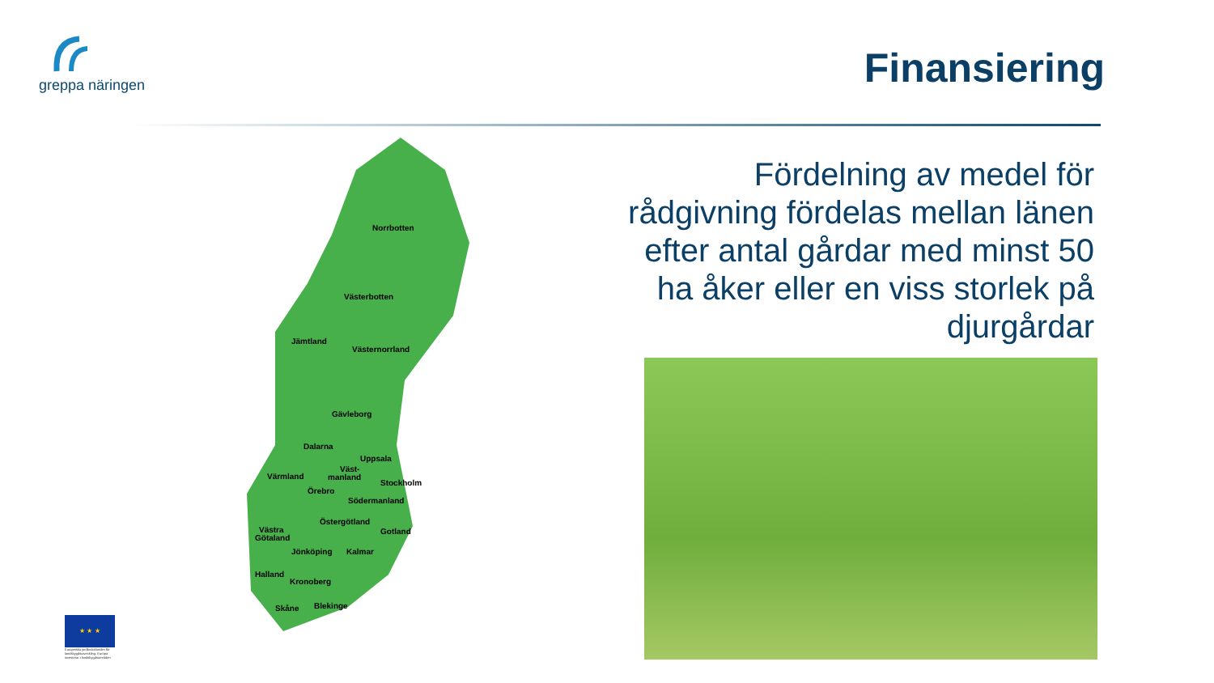greppa näringen
Finansiering
Norrbotten
Västerbotten
Jämtland
Västernorrland
Gävleborg
Dalarna
Uppsala
Väst-
manland
Stockholm
Värmland
Örebro
Södermanland
Östergötland
Gotland
Västra
Götaland
Jönköping
Kalmar
Halland
Kronoberg
Skåne
Blekinge
Fördelning av medel för rådgivning fördelas mellan länen efter antal gårdar med minst 50 ha åker eller en viss storlek på djurgårdar
★ ★ ★
Europeiska jordbruksfonden för landsbygdsutveckling: Europa investerar i landsbygdsområden